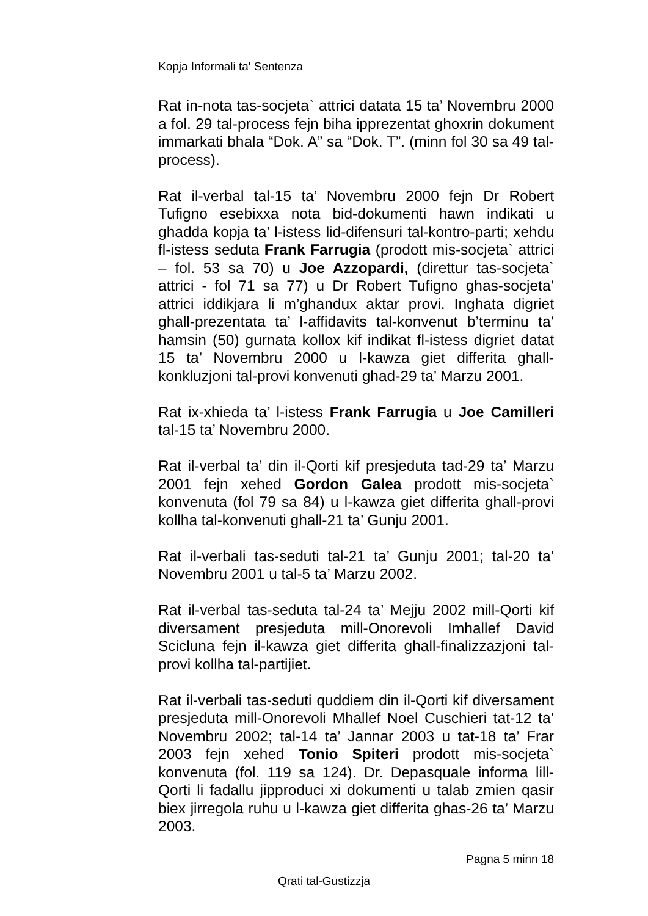Kopja Informali ta' Sentenza
Rat in-nota tas-socjeta` attrici datata 15 ta’ Novembru 2000 a fol. 29 tal-process fejn biha ipprezentat ghoxrin dokument immarkati bhala “Dok. A” sa “Dok. T”. (minn fol 30 sa 49 tal-process).
Rat il-verbal tal-15 ta’ Novembru 2000 fejn Dr Robert Tufigno esebixxa nota bid-dokumenti hawn indikati u ghadda kopja ta’ l-istess lid-difensuri tal-kontro-parti; xehdu fl-istess seduta Frank Farrugia (prodott mis-socjeta` attrici – fol. 53 sa 70) u Joe Azzopardi, (direttur tas-socjeta` attrici - fol 71 sa 77) u Dr Robert Tufigno ghas-socjeta’ attrici iddikjara li m’ghandux aktar provi. Inghata digriet ghall-prezentata ta’ l-affidavits tal-konvenut b’terminu ta’ hamsin (50) gurnata kollox kif indikat fl-istess digriet datat 15 ta’ Novembru 2000 u l-kawza giet differita ghall-konkluzjoni tal-provi konvenuti ghad-29 ta’ Marzu 2001.
Rat ix-xhieda ta’ l-istess Frank Farrugia u Joe Camilleri tal-15 ta’ Novembru 2000.
Rat il-verbal ta’ din il-Qorti kif presjeduta tad-29 ta’ Marzu 2001 fejn xehed Gordon Galea prodott mis-socjeta` konvenuta (fol 79 sa 84) u l-kawza giet differita ghall-provi kollha tal-konvenuti ghall-21 ta’ Gunju 2001.
Rat il-verbali tas-seduti tal-21 ta’ Gunju 2001; tal-20 ta’ Novembru 2001 u tal-5 ta’ Marzu 2002.
Rat il-verbal tas-seduta tal-24 ta’ Mejju 2002 mill-Qorti kif diversament presjeduta mill-Onorevoli Imhallef David Scicluna fejn il-kawza giet differita ghall-finalizzazjoni tal-provi kollha tal-partijiet.
Rat il-verbali tas-seduti quddiem din il-Qorti kif diversament presjeduta mill-Onorevoli Mhallef Noel Cuschieri tat-12 ta’ Novembru 2002; tal-14 ta’ Jannar 2003 u tat-18 ta’ Frar 2003 fejn xehed Tonio Spiteri prodott mis-socjeta` konvenuta (fol. 119 sa 124). Dr. Depasquale informa lill-Qorti li fadallu jipproduci xi dokumenti u talab zmien qasir biex jirregola ruhu u l-kawza giet differita ghas-26 ta’ Marzu 2003.
Pagna 5 minn 18
Qrati tal-Gustizzja